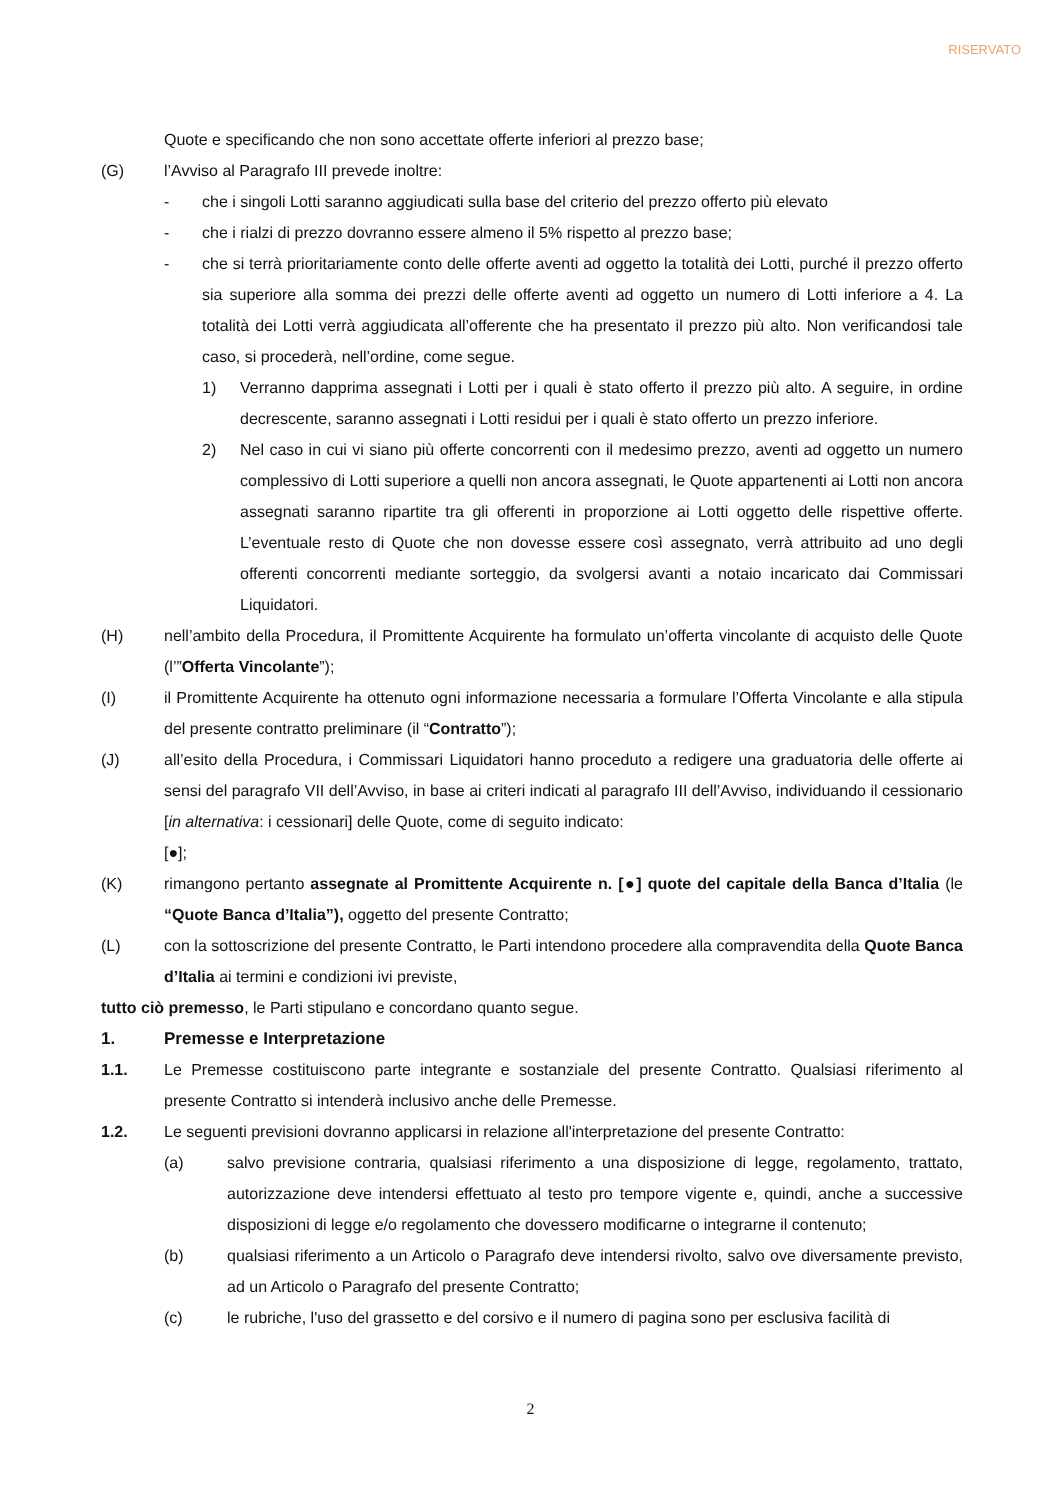RISERVATO
Quote e specificando che non sono accettate offerte inferiori al prezzo base;
(G) l’Avviso al Paragrafo III prevede inoltre:
- che i singoli Lotti saranno aggiudicati sulla base del criterio del prezzo offerto più elevato
- che i rialzi di prezzo dovranno essere almeno il 5% rispetto al prezzo base;
- che si terrà prioritariamente conto delle offerte aventi ad oggetto la totalità dei Lotti, purché il prezzo offerto sia superiore alla somma dei prezzi delle offerte aventi ad oggetto un numero di Lotti inferiore a 4. La totalità dei Lotti verrà aggiudicata all’offerente che ha presentato il prezzo più alto. Non verificandosi tale caso, si procederà, nell’ordine, come segue.
1) Verranno dapprima assegnati i Lotti per i quali è stato offerto il prezzo più alto. A seguire, in ordine decrescente, saranno assegnati i Lotti residui per i quali è stato offerto un prezzo inferiore.
2) Nel caso in cui vi siano più offerte concorrenti con il medesimo prezzo, aventi ad oggetto un numero complessivo di Lotti superiore a quelli non ancora assegnati, le Quote appartenenti ai Lotti non ancora assegnati saranno ripartite tra gli offerenti in proporzione ai Lotti oggetto delle rispettive offerte. L’eventuale resto di Quote che non dovesse essere così assegnato, verrà attribuito ad uno degli offerenti concorrenti mediante sorteggio, da svolgersi avanti a notaio incaricato dai Commissari Liquidatori.
(H) nell’ambito della Procedura, il Promittente Acquirente ha formulato un’offerta vincolante di acquisto delle Quote (l’”Offerta Vincolante”);
(I) il Promittente Acquirente ha ottenuto ogni informazione necessaria a formulare l’Offerta Vincolante e alla stipula del presente contratto preliminare (il “Contratto”);
(J) all’esito della Procedura, i Commissari Liquidatori hanno proceduto a redigere una graduatoria delle offerte ai sensi del paragrafo VII dell’Avviso, in base ai criteri indicati al paragrafo III dell’Avviso, individuando il cessionario [in alternativa: i cessionari] delle Quote, come di seguito indicato:
[●];
(K) rimangono pertanto assegnate al Promittente Acquirente n. [●] quote del capitale della Banca d’Italia (le “Quote Banca d’Italia”), oggetto del presente Contratto;
(L) con la sottoscrizione del presente Contratto, le Parti intendono procedere alla compravendita della Quote Banca d’Italia ai termini e condizioni ivi previste,
tutto ciò premesso, le Parti stipulano e concordano quanto segue.
1. Premesse e Interpretazione
1.1. Le Premesse costituiscono parte integrante e sostanziale del presente Contratto. Qualsiasi riferimento al presente Contratto si intenderà inclusivo anche delle Premesse.
1.2. Le seguenti previsioni dovranno applicarsi in relazione all'interpretazione del presente Contratto:
(a) salvo previsione contraria, qualsiasi riferimento a una disposizione di legge, regolamento, trattato, autorizzazione deve intendersi effettuato al testo pro tempore vigente e, quindi, anche a successive disposizioni di legge e/o regolamento che dovessero modificarne o integrarne il contenuto;
(b) qualsiasi riferimento a un Articolo o Paragrafo deve intendersi rivolto, salvo ove diversamente previsto, ad un Articolo o Paragrafo del presente Contratto;
(c) le rubriche, l'uso del grassetto e del corsivo e il numero di pagina sono per esclusiva facilità di
2